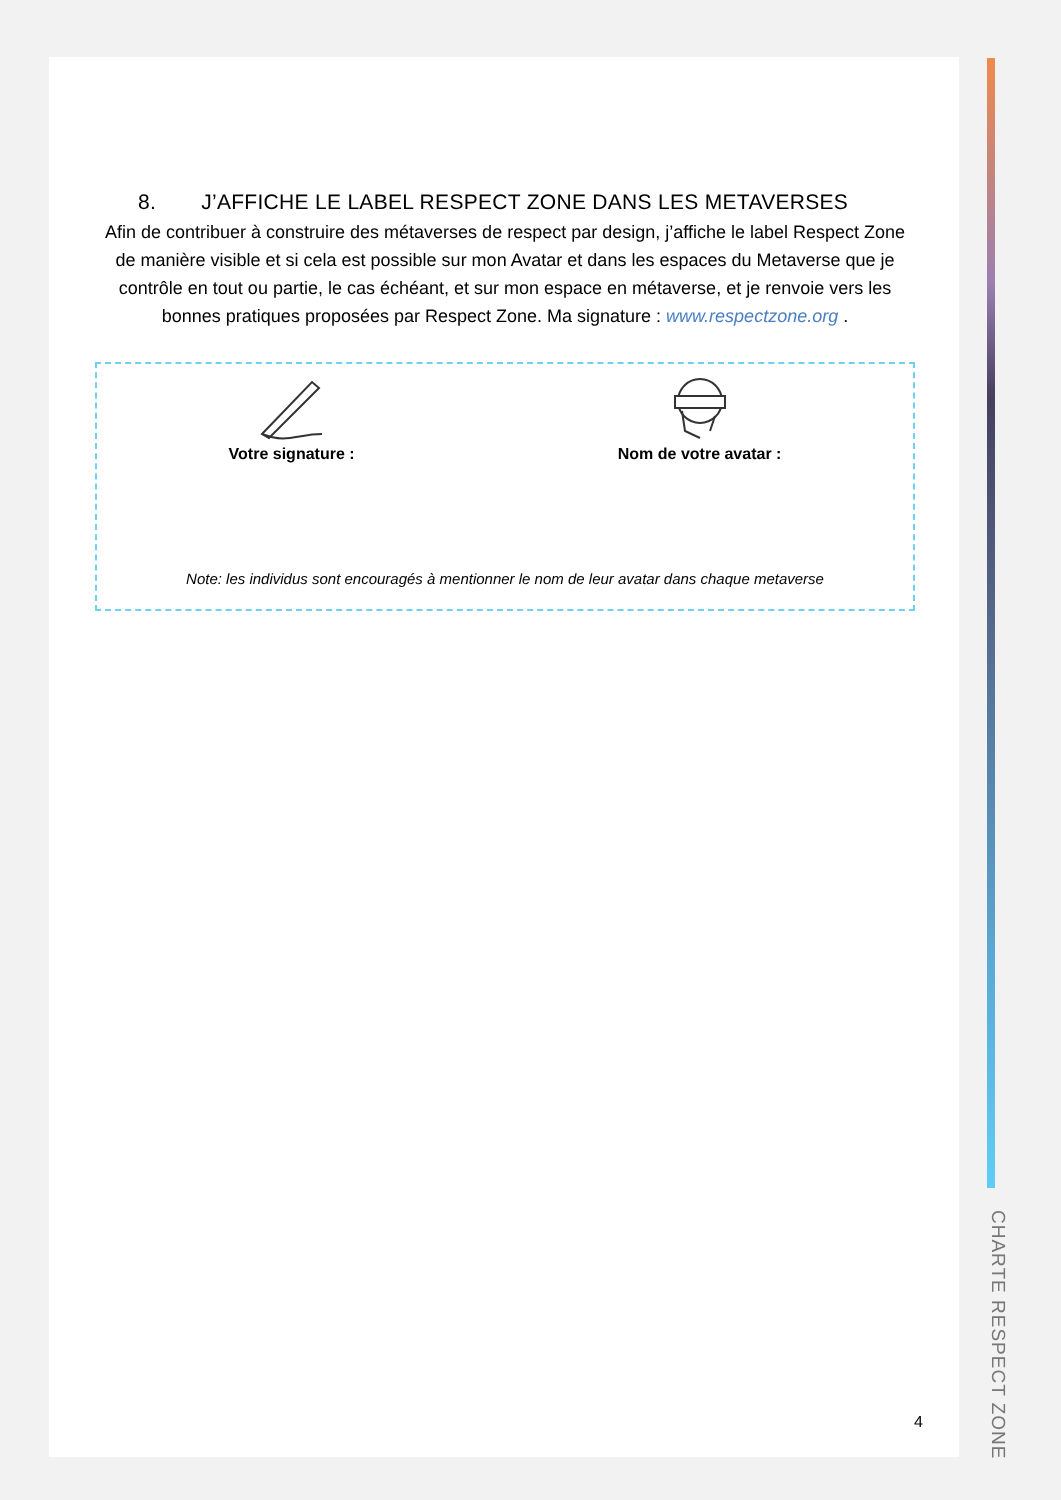8. J’AFFICHE LE LABEL RESPECT ZONE DANS LES METAVERSES
Afin de contribuer à construire des métaverses de respect par design, j’affiche le label Respect Zone de manière visible et si cela est possible sur mon Avatar et dans les espaces du Metaverse que je contrôle en tout ou partie, le cas échéant, et sur mon espace en métaverse, et je renvoie vers les bonnes pratiques proposées par Respect Zone. Ma signature : www.respectzone.org .
Votre signature : Nom de votre avatar :
Note: les individus sont encouragés à mentionner le nom de leur avatar dans chaque metaverse
4
CHARTE RESPECT ZONE